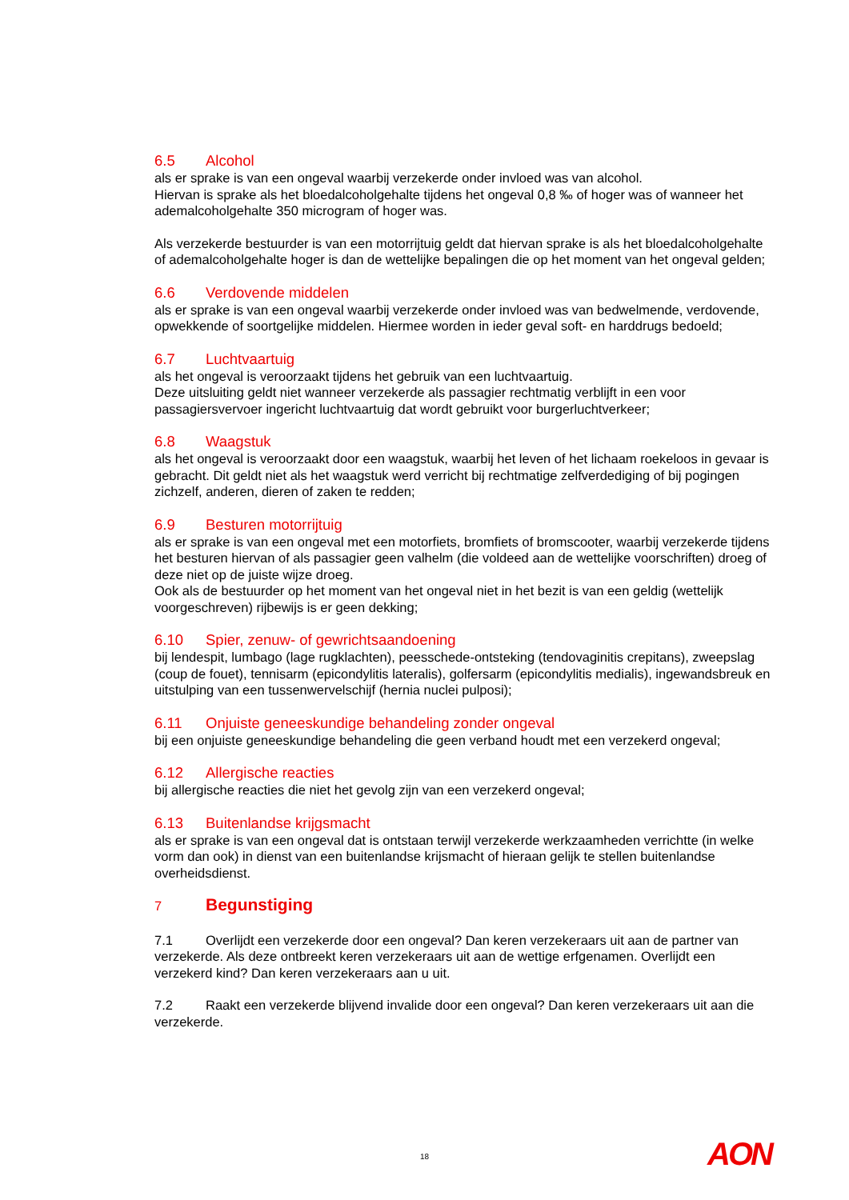6.5 Alcohol
als er sprake is van een ongeval waarbij verzekerde onder invloed was van alcohol.
Hiervan is sprake als het bloedalcoholgehalte tijdens het ongeval 0,8 ‰ of hoger was of wanneer het ademalcoholgehalte 350 microgram of hoger was.
Als verzekerde bestuurder is van een motorrijtuig geldt dat hiervan sprake is als het bloedalcoholgehalte of ademalcoholgehalte hoger is dan de wettelijke bepalingen die op het moment van het ongeval gelden;
6.6 Verdovende middelen
als er sprake is van een ongeval waarbij verzekerde onder invloed was van bedwelmende, verdovende, opwekkende of soortgelijke middelen. Hiermee worden in ieder geval soft- en harddrugs bedoeld;
6.7 Luchtvaartuig
als het ongeval is veroorzaakt tijdens het gebruik van een luchtvaartuig.
Deze uitsluiting geldt niet wanneer verzekerde als passagier rechtmatig verblijft in een voor passagiersvervoer ingericht luchtvaartuig dat wordt gebruikt voor burgerluchtverkeer;
6.8 Waagstuk
als het ongeval is veroorzaakt door een waagstuk, waarbij het leven of het lichaam roekeloos in gevaar is gebracht. Dit geldt niet als het waagstuk werd verricht bij rechtmatige zelfverdediging of bij pogingen zichzelf, anderen, dieren of zaken te redden;
6.9 Besturen motorrijtuig
als er sprake is van een ongeval met een motorfiets, bromfiets of bromscooter, waarbij verzekerde tijdens het besturen hiervan of als passagier geen valhelm (die voldeed aan de wettelijke voorschriften) droeg of deze niet op de juiste wijze droeg.
Ook als de bestuurder op het moment van het ongeval niet in het bezit is van een geldig (wettelijk voorgeschreven) rijbewijs is er geen dekking;
6.10 Spier, zenuw- of gewrichtsaandoening
bij lendespit, lumbago (lage rugklachten), peesschede-ontsteking (tendovaginitis crepitans), zweepslag (coup de fouet), tennisarm (epicondylitis lateralis), golfersarm (epicondylitis medialis), ingewandsbreuk en uitstulping van een tussenwervelschijf (hernia nuclei pulposi);
6.11 Onjuiste geneeskundige behandeling zonder ongeval
bij een onjuiste geneeskundige behandeling die geen verband houdt met een verzekerd ongeval;
6.12 Allergische reacties
bij allergische reacties die niet het gevolg zijn van een verzekerd ongeval;
6.13 Buitenlandse krijgsmacht
als er sprake is van een ongeval dat is ontstaan terwijl verzekerde werkzaamheden verrichtte (in welke vorm dan ook) in dienst van een buitenlandse krijsmacht of hieraan gelijk te stellen buitenlandse overheidsdienst.
7 Begunstiging
7.1 Overlijdt een verzekerde door een ongeval? Dan keren verzekeraars uit aan de partner van verzekerde. Als deze ontbreekt keren verzekeraars uit aan de wettige erfgenamen. Overlijdt een verzekerd kind? Dan keren verzekeraars aan u uit.
7.2 Raakt een verzekerde blijvend invalide door een ongeval? Dan keren verzekeraars uit aan die verzekerde.
18 AON